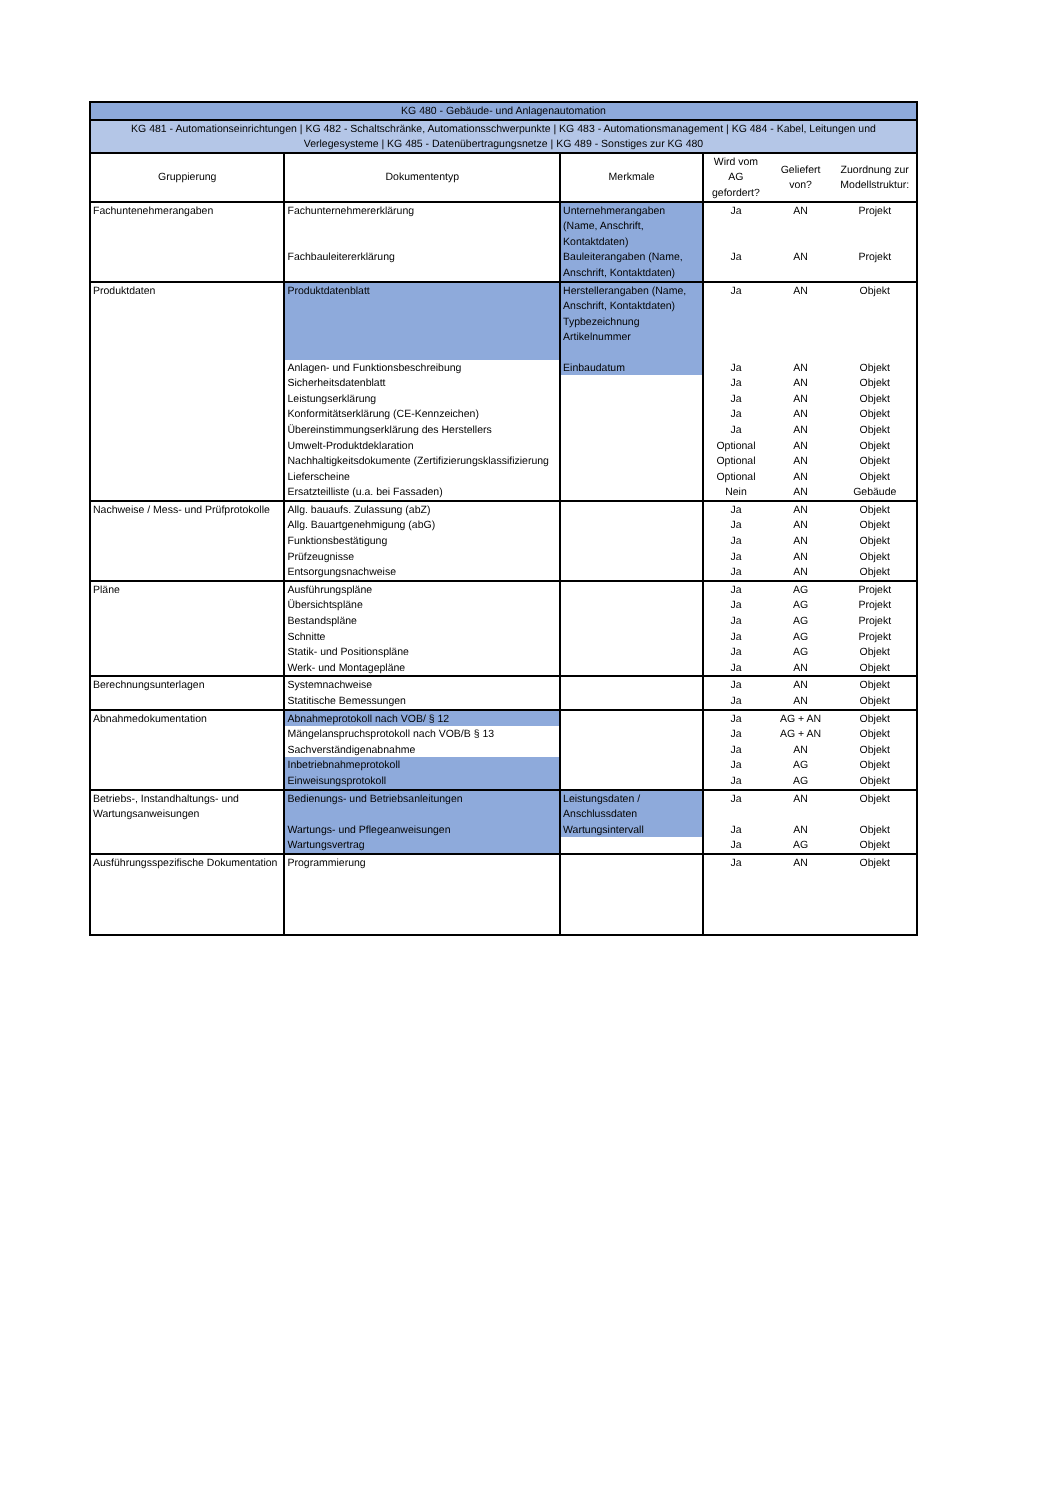| KG 480 - Gebäude- und Anlagenautomation | | | | | |
| --- | --- | --- | --- | --- | --- |
| KG 481 - Automationseinrichtungen / KG 482 - Schaltschränke, Automationsschwerpunkte / KG 483 - Automationsmanagement / KG 484 - Kabel, Leitungen und Verlegesysteme / KG 485 - Datenübertragungsnetze / KG 489 - Sonstiges zur KG 480 | | | | | |
| Gruppierung | Dokumententyp | Merkmale | Wird vom AG gefordert? | Geliefert von? | Zuordnung zur Modellstruktur: |
| Fachuntenehmerangaben | Fachunternehmererklärung | Unternehmerangaben (Name, Anschrift, Kontaktdaten) | Ja | AN | Projekt |
| | Fachbauleitererklärung | Bauleiterangaben (Name, Anschrift, Kontaktdaten) | Ja | AN | Projekt |
| Produktdaten | Produktdatenblatt | Herstellerangaben (Name, Anschrift, Kontaktdaten) Typbezeichnung Artikelnummer | Ja | AN | Objekt |
| | Anlagen- und Funktionsbeschreibung | Einbaudatum | Ja | AN | Objekt |
| | Sicherheitsdatenblatt | | Ja | AN | Objekt |
| | Leistungserklärung | | Ja | AN | Objekt |
| | Konformitätserklärung (CE-Kennzeichen) | | Ja | AN | Objekt |
| | Übereinstimmungserklärung des Herstellers | | Ja | AN | Objekt |
| | Umwelt-Produktdeklaration | | Optional | AN | Objekt |
| | Nachhaltigkeitsdokumente (Zertifizierungsklassifizierung | | Optional | AN | Objekt |
| | Lieferscheine | | Optional | AN | Objekt |
| | Ersatzteilliste (u.a. bei Fassaden) | | Nein | AN | Gebäude |
| Nachweise / Mess- und Prüfprotokolle | Allg. bauaufs. Zulassung (abZ) | | Ja | AN | Objekt |
| | Allg. Bauartgenehmigung (abG) | | Ja | AN | Objekt |
| | Funktionsbestätigung | | Ja | AN | Objekt |
| | Prüfzeugnisse | | Ja | AN | Objekt |
| | Entsorgungsnachweise | | Ja | AN | Objekt |
| Pläne | Ausführungspläne | | Ja | AG | Projekt |
| | Übersichtspläne | | Ja | AG | Projekt |
| | Bestandspläne | | Ja | AG | Projekt |
| | Schnitte | | Ja | AG | Projekt |
| | Statik- und Positionspläne | | Ja | AG | Objekt |
| | Werk- und Montagepläne | | Ja | AN | Objekt |
| Berechnungsunterlagen | Systemnachweise | | Ja | AN | Objekt |
| | Statitische Bemessungen | | Ja | AN | Objekt |
| Abnahmedokumentation | Abnahmeprotokoll nach VOB/ § 12 | | Ja | AG + AN | Objekt |
| | Mängelanspruchsprotokoll nach VOB/B § 13 | | Ja | AG + AN | Objekt |
| | Sachverständigenabnahme | | Ja | AN | Objekt |
| | Inbetriebnahmeprotokoll | | Ja | AG | Objekt |
| | Einweisungsprotokoll | | Ja | AG | Objekt |
| Betriebs-, Instandhaltungs- und Wartungsanweisungen | Bedienungs- und Betriebsanleitungen | Leistungsdaten / Anschlussdaten | Ja | AN | Objekt |
| | Wartungs- und Pflegeanweisungen | Wartungsintervall | Ja | AN | Objekt |
| | Wartungsvertrag | | Ja | AG | Objekt |
| Ausführungsspezifische Dokumentation | Programmierung | | Ja | AN | Objekt |